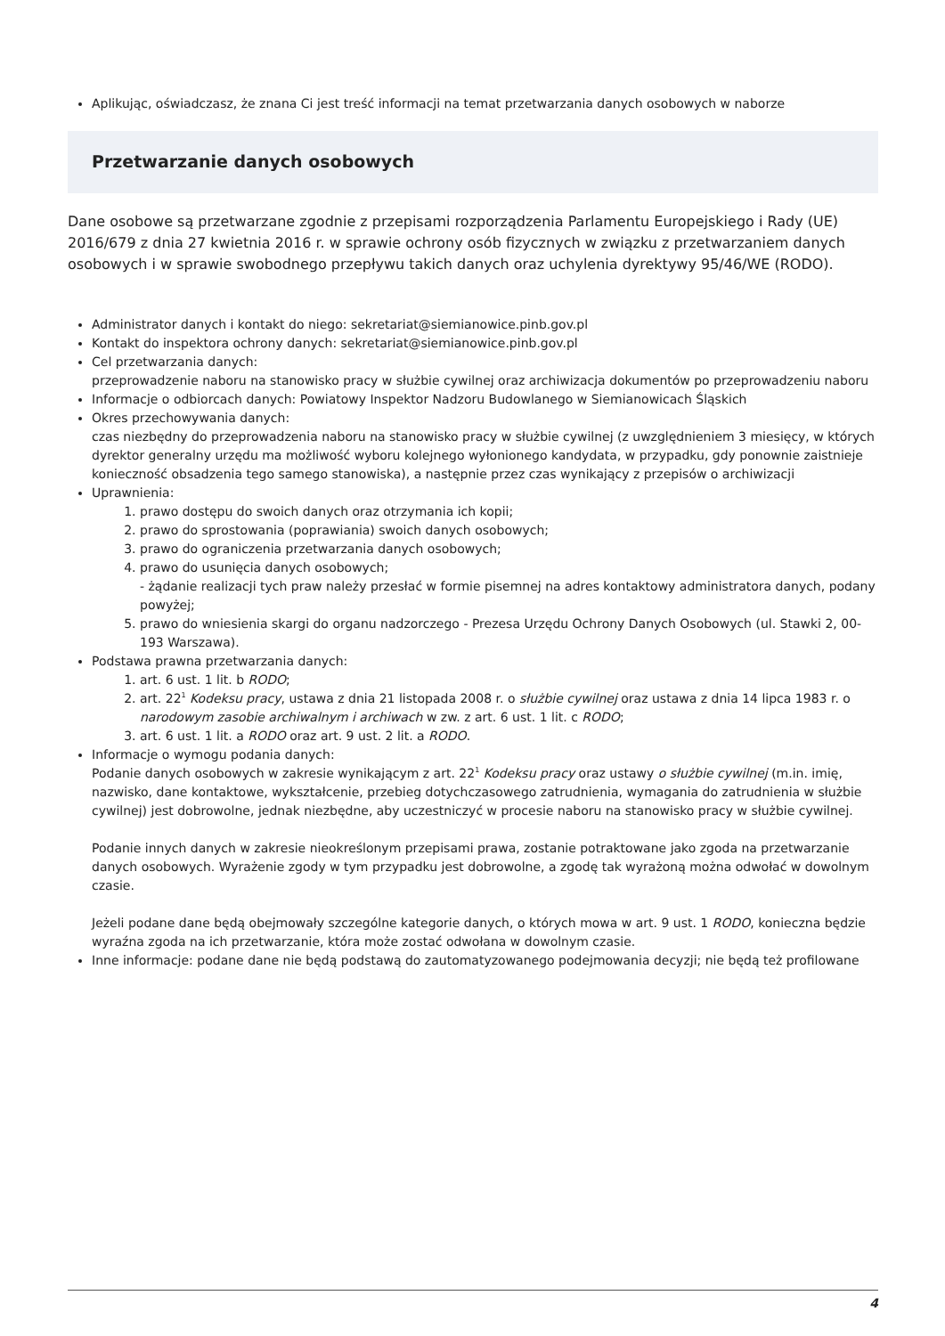Aplikując, oświadczasz, że znana Ci jest treść informacji na temat przetwarzania danych osobowych w naborze
Przetwarzanie danych osobowych
Dane osobowe są przetwarzane zgodnie z przepisami rozporządzenia Parlamentu Europejskiego i Rady (UE) 2016/679 z dnia 27 kwietnia 2016 r. w sprawie ochrony osób fizycznych w związku z przetwarzaniem danych osobowych i w sprawie swobodnego przepływu takich danych oraz uchylenia dyrektywy 95/46/WE (RODO).
Administrator danych i kontakt do niego: sekretariat@siemianowice.pinb.gov.pl
Kontakt do inspektora ochrony danych: sekretariat@siemianowice.pinb.gov.pl
Cel przetwarzania danych:
przeprowadzenie naboru na stanowisko pracy w służbie cywilnej oraz archiwizacja dokumentów po przeprowadzeniu naboru
Informacje o odbiorcach danych: Powiatowy Inspektor Nadzoru Budowlanego w Siemianowicach Śląskich
Okres przechowywania danych:
czas niezbędny do przeprowadzenia naboru na stanowisko pracy w służbie cywilnej (z uwzględnieniem 3 miesięcy, w których dyrektor generalny urzędu ma możliwość wyboru kolejnego wyłonionego kandydata, w przypadku, gdy ponownie zaistnieje konieczność obsadzenia tego samego stanowiska), a następnie przez czas wynikający z przepisów o archiwizacji
Uprawnienia:
1. prawo dostępu do swoich danych oraz otrzymania ich kopii;
2. prawo do sprostowania (poprawiania) swoich danych osobowych;
3. prawo do ograniczenia przetwarzania danych osobowych;
4. prawo do usunięcia danych osobowych;
- żądanie realizacji tych praw należy przesłać w formie pisemnej na adres kontaktowy administratora danych, podany powyżej;
5. prawo do wniesienia skargi do organu nadzorczego - Prezesa Urzędu Ochrony Danych Osobowych (ul. Stawki 2, 00-193 Warszawa).
Podstawa prawna przetwarzania danych:
1. art. 6 ust. 1 lit. b RODO;
2. art. 22<sup>1</sup> Kodeksu pracy, ustawa z dnia 21 listopada 2008 r. o służbie cywilnej oraz ustawa z dnia 14 lipca 1983 r. o narodowym zasobie archiwalnym i archiwach w zw. z art. 6 ust. 1 lit. c RODO;
3. art. 6 ust. 1 lit. a RODO oraz art. 9 ust. 2 lit. a RODO.
Informacje o wymogu podania danych:
Podanie danych osobowych w zakresie wynikającym z art. 22<sup>1</sup> Kodeksu pracy oraz ustawy o służbie cywilnej (m.in. imię, nazwisko, dane kontaktowe, wykształcenie, przebieg dotychczasowego zatrudnienia, wymagania do zatrudnienia w służbie cywilnej) jest dobrowolne, jednak niezbędne, aby uczestniczyć w procesie naboru na stanowisko pracy w służbie cywilnej.
Podanie innych danych w zakresie nieokreślonym przepisami prawa, zostanie potraktowane jako zgoda na przetwarzanie danych osobowych. Wyrażenie zgody w tym przypadku jest dobrowolne, a zgodę tak wyrażoną można odwołać w dowolnym czasie.
Jeżeli podane dane będą obejmowały szczególne kategorie danych, o których mowa w art. 9 ust. 1 RODO, konieczna będzie wyraźna zgoda na ich przetwarzanie, która może zostać odwołana w dowolnym czasie.
Inne informacje: podane dane nie będą podstawą do zautomatyzowanego podejmowania decyzji; nie będą też profilowane
4